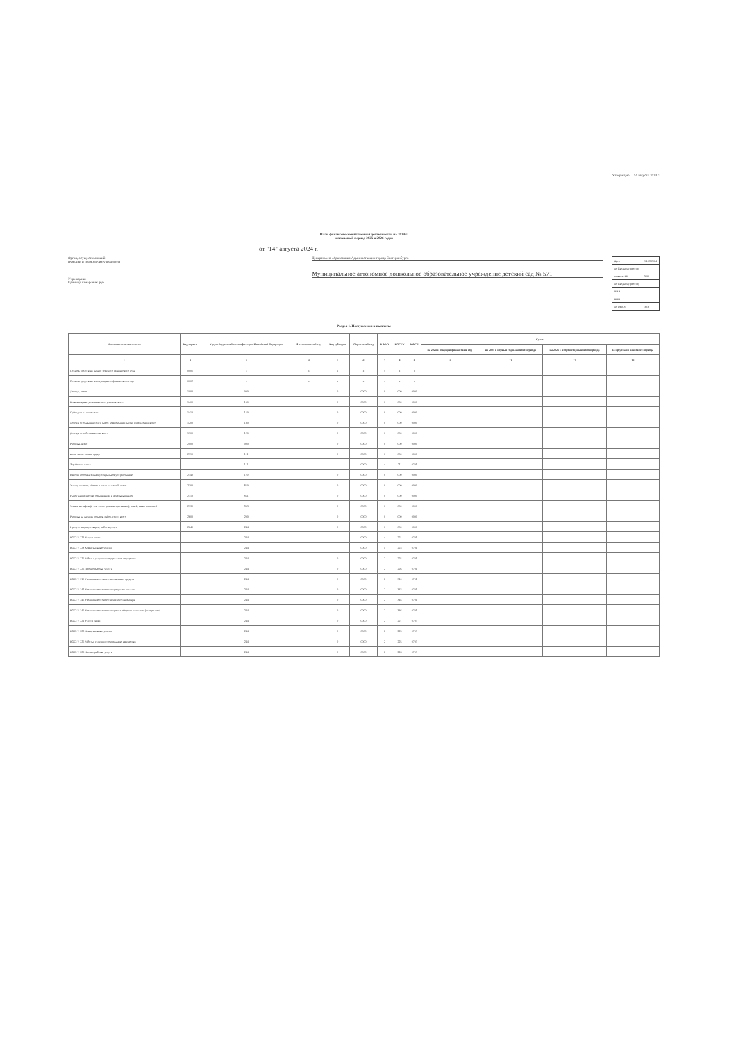Утверждаю ... 14 августа 2024 г.
План финансово-хозяйственной деятельности на 2024 г.
и плановый период 2025 и 2026 годов
от "14" августа 2024 г.
Орган, осуществляющий
функции и полномочия учредителя
Учреждение
Единица измерения: руб
Департамент образования Администрации города Екатеринбурга
Муниципальное автономное дошкольное образовательное учреждение детский сад № 571
| Дата | 14.08.2024 |
| по Сводному реестру | |
| глава по БК | 906 |
| по Сводному реестру | |
| ИНН | |
| КПП | |
| по ОКЕИ | 383 |
Раздел 1. Поступления и выплаты
| Наименование показателя | Код строки | Код по бюджетной классификации Российской Федерации | Аналитический код | Код субсидии | Отраслевой код | КВФО | КОСГУ | КФСР | Сумма | | | |
| --- | --- | --- | --- | --- | --- | --- | --- | --- | --- | --- | --- | --- |
| | | | | | | | | | на 2024 г. текущий финансовый год | на 2025 г. первый год планового периода | на 2026 г. второй год планового периода | за пределами планового периода |
| 1 | 2 | 3 | 4 | 5 | 6 | 7 | 8 | 9 | 10 | 11 | 12 | 13 |
| Остаток средств на начало текущего финансового года | 0001 | x | x | x | x | x | x | x | | | | |
| Остаток средств на конец текущего финансового года | 0002 | x | x | x | x | x | x | x | | | | |
| Доходы, всего: | 1000 | 000 | | 0 | 0000 | 0 | 000 | 0000 | | | | |
| Безвозмездные денежные поступления, всего | 1400 | 150 | | 0 | 0000 | 0 | 000 | 0000 | | | | |
| Субсидии на иные цели | 1410 | 150 | | 0 | 0000 | 0 | 000 | 0000 | | | | |
| Доходы от оказания услуг, работ, компенсации затрат учреждений, всего | 1200 | 130 | | 0 | 0000 | 0 | 000 | 0000 | | | | |
| Доходы от собственности, всего | 1100 | 120 | | 0 | 0000 | 0 | 000 | 0000 | | | | |
| Расходы, всего | 2000 | 000 | | 0 | 0000 | 0 | 000 | 0000 | | | | |
| в том числе оплата труда | 2110 | 111 | | 0 | 0000 | 0 | 000 | 0000 | | | | |
| Заработная плата | | 111 | | | 0000 | 4 | 211 | 0701 | | | | |
| Взносы по обязательному социальному страхованию | 2140 | 119 | | 0 | 0000 | 0 | 000 | 0000 | | | | |
| Уплату налогов, сборов и иных платежей, всего | 2300 | 850 | | 0 | 0000 | 0 | 000 | 0000 | | | | |
| Налог на имущество организаций и земельный налог | 2310 | 851 | | 0 | 0000 | 0 | 000 | 0000 | | | | |
| Уплата штрафов (в том числе административных), пеней, иных платежей | 2330 | 853 | | 0 | 0000 | 0 | 000 | 0000 | | | | |
| Расходы на закупку товаров, работ, услуг, всего | 2600 | 200 | | 0 | 0000 | 0 | 000 | 0000 | | | | |
| Прочую закупку товаров, работ и услуг | 2640 | 244 | | 0 | 0000 | 0 | 000 | 0000 | | | | |
| КОСГУ 221 Услуги связи | | 244 | | | 0000 | 4 | 221 | 0701 | | | | |
| КОСГУ 223 Коммунальные услуги | | 244 | | | 0000 | 4 | 223 | 0701 | | | | |
| КОСГУ 225 Работы, услуги по содержанию имущества | | 244 | | 0 | 0000 | 2 | 225 | 0701 | | | | |
| КОСГУ 226 Прочие работы, услуги | | 244 | | 0 | 0000 | 2 | 226 | 0701 | | | | |
| КОСГУ 310 Увеличение стоимости основных средств | | 244 | | 0 | 0000 | 2 | 310 | 0701 | | | | |
| КОСГУ 342 Увеличение стоимости продуктов питания | | 244 | | 0 | 0000 | 2 | 342 | 0701 | | | | |
| КОСГУ 345 Увеличение стоимости мягкого инвентаря | | 244 | | 0 | 0000 | 2 | 345 | 0701 | | | | |
| КОСГУ 346 Увеличение стоимости прочих оборотных запасов (материалов) | | 244 | | 0 | 0000 | 2 | 346 | 0701 | | | | |
| КОСГУ 221 Услуги связи | | 244 | | 0 | 0000 | 2 | 221 | 0703 | | | | |
| КОСГУ 223 Коммунальные услуги | | 244 | | 0 | 0000 | 2 | 223 | 0703 | | | | |
| КОСГУ 225 Работы, услуги по содержанию имущества | | 244 | | 0 | 0000 | 2 | 225 | 0703 | | | | |
| КОСГУ 226 Прочие работы, услуги | | 244 | | 0 | 0000 | 2 | 226 | 0703 | | | | |